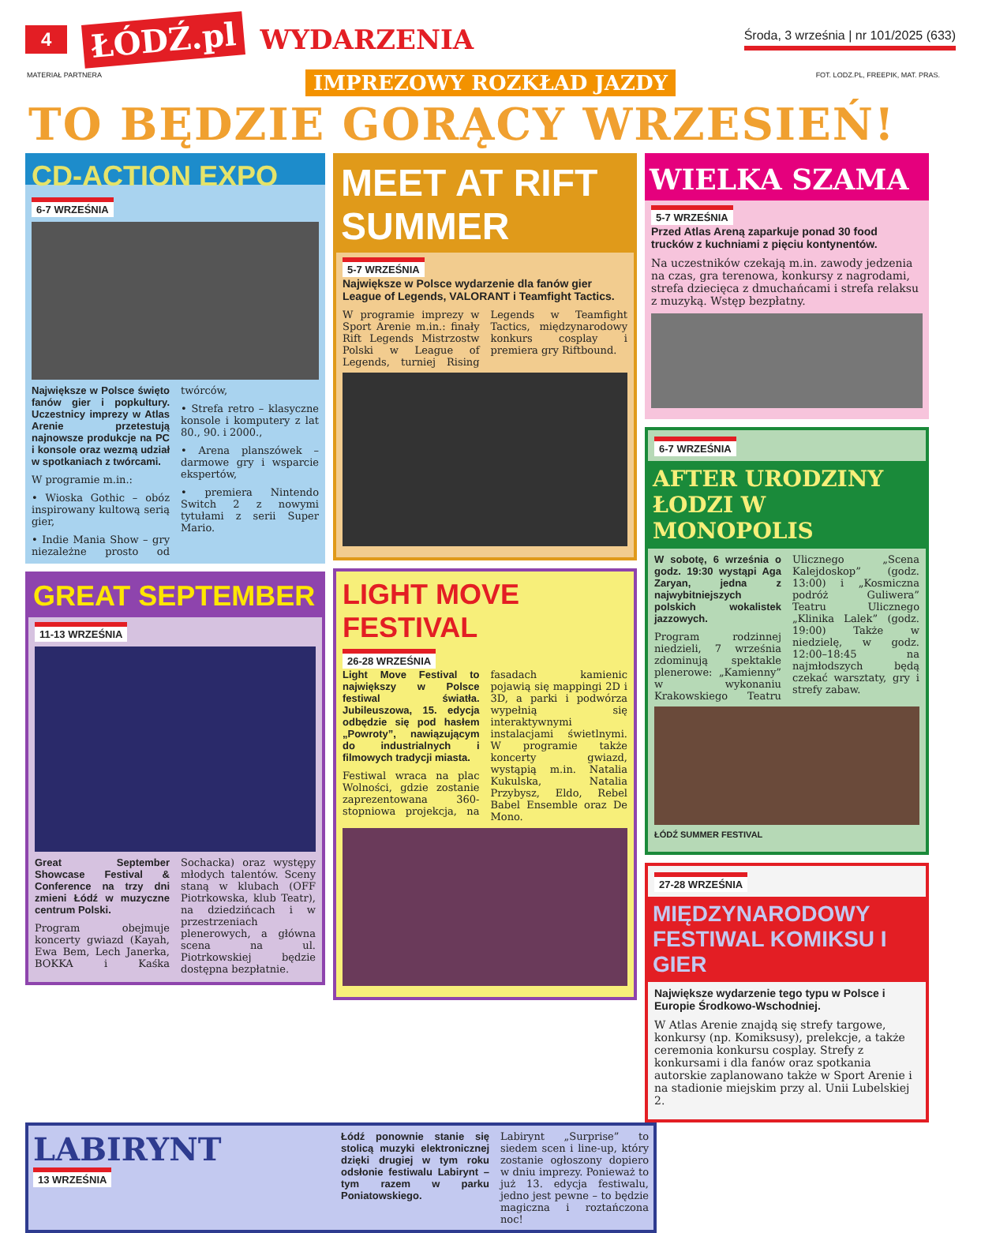4 ŁÓDŹ.pl WYDARZENIA Środa, 3 września | nr 101/2025 (633)
MATERIAŁ PARTNERA FOT. LODZ.PL, FREEPIK, MAT. PRAS.
IMPREZOWY ROZKŁAD JAZDY
TO BĘDZIE GORĄCY WRZESIEŃ!
CD-ACTION EXPO
6-7 WRZEŚNIA
Największe w Polsce święto fanów gier i popkultury. Uczestnicy imprezy w Atlas Arenie przetestują najnowsze produkcje na PC i konsole oraz wezmą udział w spotkaniach z twórcami.
W programie m.in.:
• Wioska Gothic – obóz inspirowany kultową serią gier,
• Indie Mania Show – gry niezależne prosto od twórców,
• Strefa retro – klasyczne konsole i komputery z lat 80., 90. i 2000.,
• Arena planszówek – darmowe gry i wsparcie ekspertów,
• premiera Nintendo Switch 2 z nowymi tytułami z serii Super Mario.
GREAT SEPTEMBER
11-13 WRZEŚNIA
Great September Showcase Festival & Conference na trzy dni zmieni Łódź w muzyczne centrum Polski.
Program obejmuje koncerty gwiazd (Kayah, Ewa Bem, Lech Janerka, BOKKA i Kaśka Sochacka) oraz występy młodych talentów. Sceny staną w klubach (OFF Piotrkowska, klub Teatr), na dziedzińcach i w przestrzeniach plenerowych, a główna scena na ul. Piotrkowskiej będzie dostępna bezpłatnie.
MEET AT RIFT SUMMER
5-7 WRZEŚNIA
Największe w Polsce wydarzenie dla fanów gier League of Legends, VALORANT i Teamfight Tactics.
W programie imprezy w Sport Arenie m.in.: finały Rift Legends Mistrzostw Polski w League of Legends, turniej Rising Legends w Teamfight Tactics, międzynarodowy konkurs cosplay i premiera gry Riftbound.
LIGHT MOVE FESTIVAL
26-28 WRZEŚNIA
Light Move Festival to największy w Polsce festiwal światła. Jubileuszowa, 15. edycja odbędzie się pod hasłem „Powroty”, nawiązującym do industrialnych i filmowych tradycji miasta.
Festiwal wraca na plac Wolności, gdzie zostanie zaprezentowana 360-stopniowa projekcja, na fasadach kamienic pojawią się mappingi 2D i 3D, a parki i podwórza wypełnią się interaktywnymi instalacjami świetlnymi. W programie także koncerty gwiazd, wystąpią m.in. Natalia Kukulska, Natalia Przybysz, Eldo, Rebel Babel Ensemble oraz De Mono.
WIELKA SZAMA
5-7 WRZEŚNIA
Przed Atlas Areną zaparkuje ponad 30 food trucków z kuchniami z pięciu kontynentów.
Na uczestników czekają m.in. zawody jedzenia na czas, gra terenowa, konkursy z nagrodami, strefa dziecięca z dmuchańcami i strefa relaksu z muzyką. Wstęp bezpłatny.
6-7 WRZEŚNIA
AFTER URODZINY ŁODZI W MONOPOLIS
W sobotę, 6 września o godz. 19:30 wystąpi Aga Zaryan, jedna z najwybitniejszych polskich wokalistek jazzowych.
Program rodzinnej niedzieli, 7 września zdominują spektakle plenerowe: „Kamienny” w wykonaniu Krakowskiego Teatru Ulicznego „Scena Kalejdoskop” (godz. 13:00) i „Kosmiczna podróż Guliwera” Teatru Ulicznego „Klinika Lalek” (godz. 19:00) Także w niedzielę, w godz. 12:00–18:45 na najmłodszych będą czekać warsztaty, gry i strefy zabaw.
ŁÓDŹ SUMMER FESTIVAL
27-28 WRZEŚNIA
MIĘDZYNARODOWY FESTIWAL KOMIKSU I GIER
Największe wydarzenie tego typu w Polsce i Europie Środkowo-Wschodniej.
W Atlas Arenie znajdą się strefy targowe, konkursy (np. Komiksusy), prelekcje, a także ceremonia konkursu cosplay. Strefy z konkursami i dla fanów oraz spotkania autorskie zaplanowano także w Sport Arenie i na stadionie miejskim przy al. Unii Lubelskiej 2.
LABIRYNT
13 WRZEŚNIA
Łódź ponownie stanie się stolicą muzyki elektronicznej dzięki drugiej w tym roku odsłonie festiwalu Labirynt – tym razem w parku Poniatowskiego.
Labirynt „Surprise” to siedem scen i line-up, który zostanie ogłoszony dopiero w dniu imprezy. Ponieważ to już 13. edycja festiwalu, jedno jest pewne – to będzie magiczna i roztańczona noc!